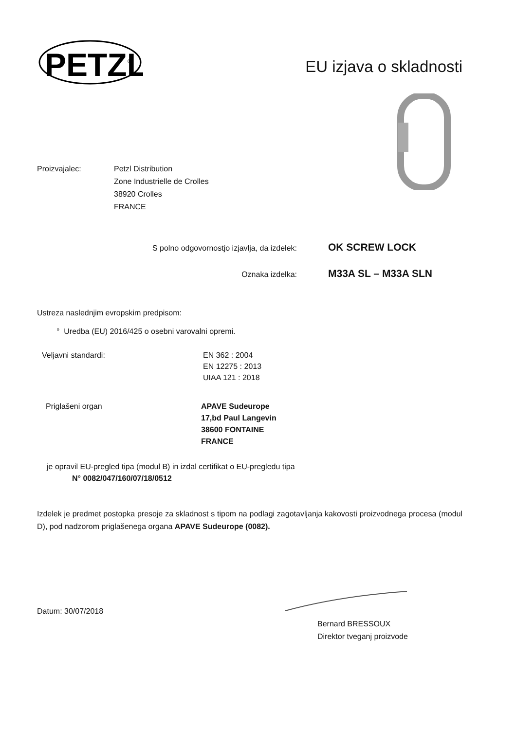PETZL
®
EU izjava o skladnosti
Proizvajalec: Petzl Distribution
Zone Industrielle de Crolles
38920 Crolles
FRANCE
S polno odgovornostjo izjavlja, da izdelek:
OK SCREW LOCK
Oznaka izdelka:
M33A SL – M33A SLN
Ustreza naslednjim evropskim predpisom:
° Uredba (EU) 2016/425 o osebni varovalni opremi.
Veljavni standardi: EN 362 : 2004
EN 12275 : 2013
UIAA 121 : 2018
Priglašeni organ APAVE Sudeurope
17,bd Paul Langevin
38600 FONTAINE
FRANCE
je opravil EU-pregled tipa (modul B) in izdal certifikat o EU-pregledu tipa
N° 0082/047/160/07/18/0512
Izdelek je predmet postopka presoje za skladnost s tipom na podlagi zagotavljanja kakovosti proizvodnega procesa (modul D), pod nadzorom priglašenega organa APAVE Sudeurope (0082).
Datum: 30/07/2018
Bernard BRESSOUX
Direktor tveganj proizvode